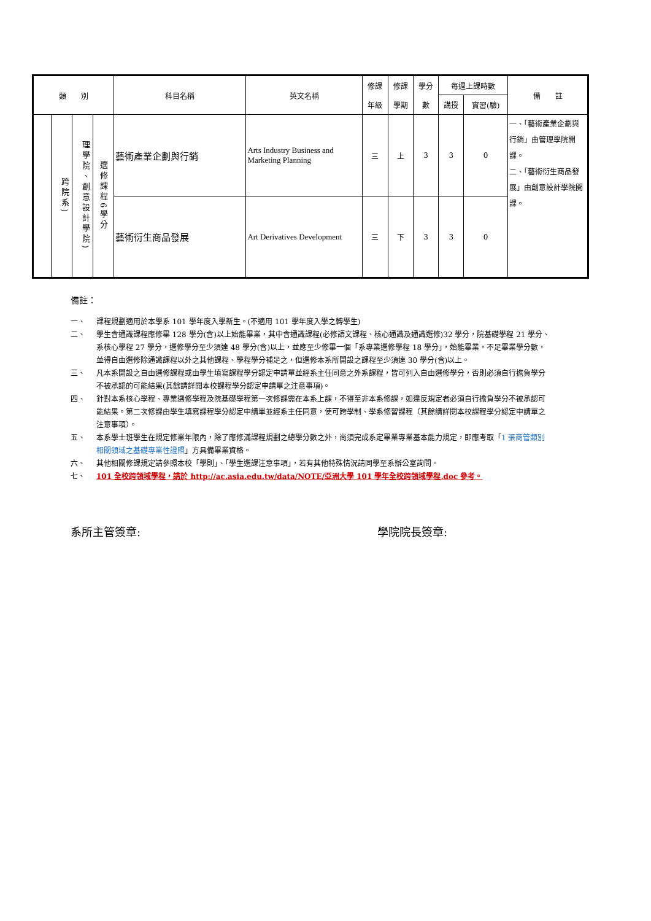| 類 別 | | | | 科目名稱 | 英文名稱 | 修課 年級 | 修課 學期 | 學分 數 | 每週上課時數 | | 備 註 |
| --- | --- | --- | --- | --- | --- | --- | --- | --- | --- | --- | --- |
| | | | | | | | | | 講授 | 實習(驗) | |
| | 跨院系) | 理學院、創意設計學院) | 選修課程6學分 | 藝術產業企劃與行銷 | Arts Industry Business and Marketing Planning | 三 | 上 | 3 | 3 | 0 | 一、「藝術產業企劃與行銷」由管理學院開課。 二、「藝術衍生商品發展」由創意設計學院開課。 |
| | | | | 藝術衍生商品發展 | Art Derivatives Development | 三 | 下 | 3 | 3 | 0 | |
備註：
一、 課程規劃適用於本學系 101 學年度入學新生。(不適用 101 學年度入學之轉學生)
二、 學生含通識課程應修畢 128 學分(含)以上始能畢業，其中含通識課程(必修語文課程、核心通識及通識選修)32 學分，院基礎學程 21 學分、系核心學程 27 學分，選修學分至少須達 48 學分(含)以上，並應至少修畢一個「系專業選修學程 18 學分」，始能畢業，不足畢業學分數，並得自由選修除通識課程以外之其他課程、學程學分補足之，但選修本系所開設之課程至少須達 30 學分(含)以上。
三、 凡本系開設之自由選修課程或由學生填寫課程學分認定申請單並經系主任同意之外系課程，皆可列入自由選修學分，否則必須自行擔負學分不被承認的可能結果(其餘請詳閱本校課程學分認定申請單之注意事項)。
四、 針對本系核心學程、專業選修學程及院基礎學程第一次修課需在本系上課，不得至非本系修課，如違反規定者必須自行擔負學分不被承認可能結果。第二次修課由學生填寫課程學分認定申請單並經系主任同意，使可跨學制、學系修習課程（其餘請詳閱本校課程學分認定申請單之注意事項）。
五、 本系學士班學生在規定修業年限內，除了應修滿課程規劃之總學分數之外，尚須完成系定畢業專業基本能力規定，即應考取「1 張商管類別相關領域之基礎專業性證照」方具備畢業資格。
六、 其他相關修課規定請參照本校「學則」、「學生選課注意事項」，若有其他特殊情況請同學至系辦公室詢問。
七、 101 全校跨領域學程，請於 http://ac.asia.edu.tw/data/NOTE/亞洲大學 101 學年全校跨領域學程.doc 參考。
系所主管簽章: 學院院長簽章: